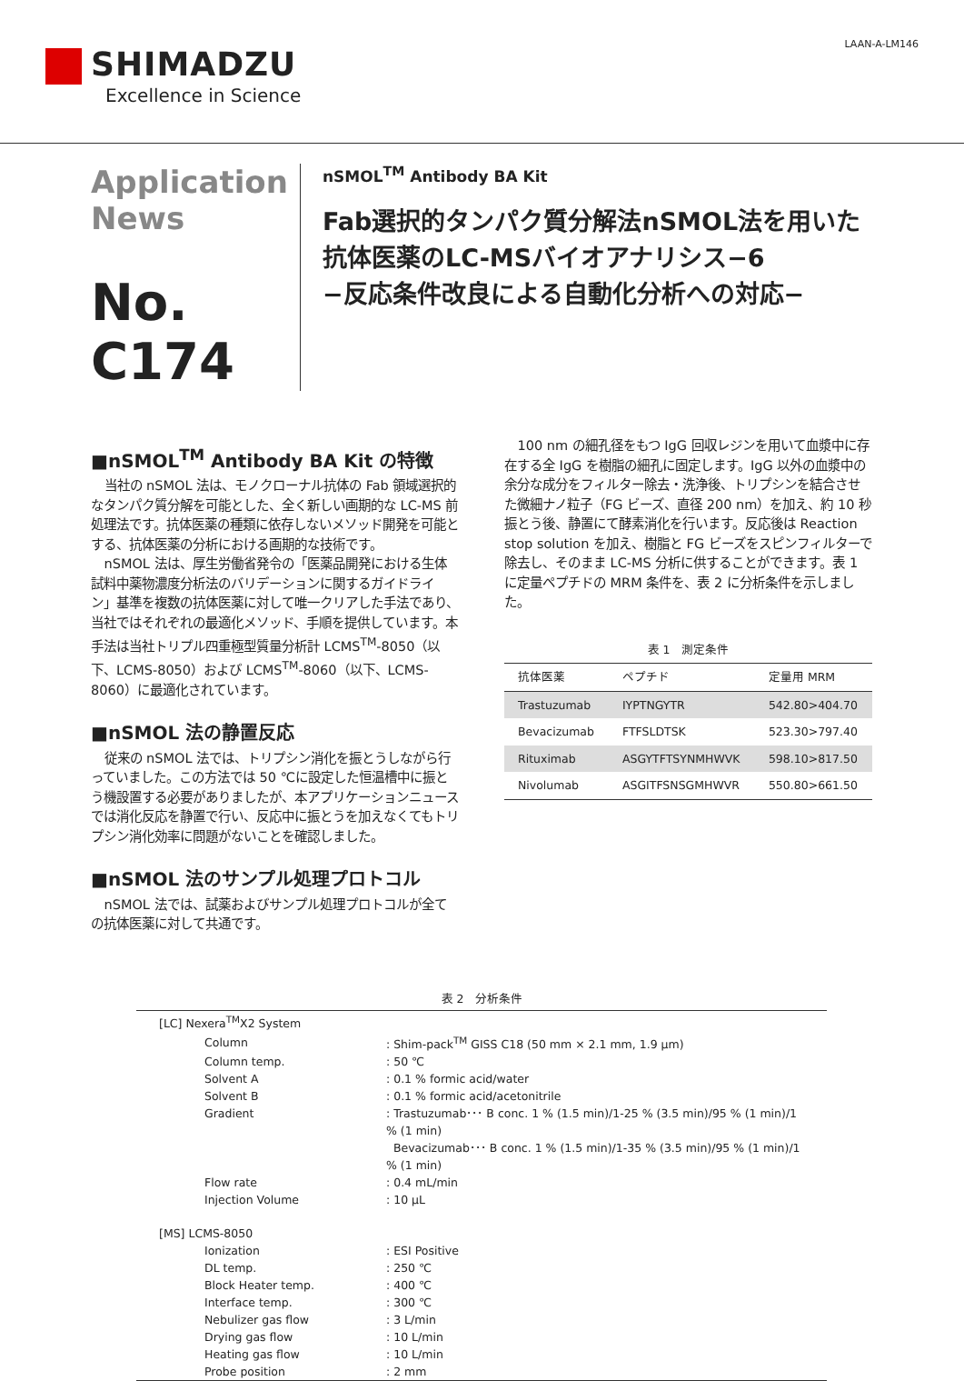SHIMADZU
Excellence in Science
LAAN-A-LM146
Application
News
No. C174
nSMOL<sup>TM</sup> Antibody BA Kit
Fab選択的タンパク質分解法nSMOL法を用いた
抗体医薬のLC-MSバイオアナリシス−6
−反応条件改良による自動化分析への対応−
■nSMOL<sup>TM</sup> Antibody BA Kit の特徴
当社の nSMOL 法は、モノクローナル抗体の Fab 領域選択的なタンパク質分解を可能とした、全く新しい画期的な LC-MS 前処理法です。抗体医薬の種類に依存しないメソッド開発を可能とする、抗体医薬の分析における画期的な技術です。
nSMOL 法は、厚生労働省発令の「医薬品開発における生体試料中薬物濃度分析法のバリデーションに関するガイドライン」基準を複数の抗体医薬に対して唯一クリアした手法であり、当社ではそれぞれの最適化メソッド、手順を提供しています。本手法は当社トリプル四重極型質量分析計 LCMS<sup>TM</sup>-8050（以下、LCMS-8050）および LCMS<sup>TM</sup>-8060（以下、LCMS-8060）に最適化されています。
■nSMOL 法の静置反応
従来の nSMOL 法では、トリプシン消化を振とうしながら行っていました。この方法では 50 ℃に設定した恒温槽中に振とう機設置する必要がありましたが、本アプリケーションニュースでは消化反応を静置で行い、反応中に振とうを加えなくてもトリプシン消化効率に問題がないことを確認しました。
■nSMOL 法のサンプル処理プロトコル
nSMOL 法では、試薬およびサンプル処理プロトコルが全ての抗体医薬に対して共通です。
100 nm の細孔径をもつ IgG 回収レジンを用いて血漿中に存在する全 IgG を樹脂の細孔に固定します。IgG 以外の血漿中の余分な成分をフィルター除去・洗浄後、トリプシンを結合させた微細ナノ粒子（FG ビーズ、直径 200 nm）を加え、約 10 秒振とう後、静置にて酵素消化を行います。反応後は Reaction stop solution を加え、樹脂と FG ビーズをスピンフィルターで除去し、そのまま LC-MS 分析に供することができます。表 1 に定量ペプチドの MRM 条件を、表 2 に分析条件を示しました。
表 1　測定条件
| 抗体医薬 | ペプチド | 定量用 MRM |
| --- | --- | --- |
| Trastuzumab | IYPTNGYTR | 542.80>404.70 |
| Bevacizumab | FTFSLDTSK | 523.30>797.40 |
| Rituximab | ASGYTFTSYNMHWVK | 598.10>817.50 |
| Nivolumab | ASGITFSNSGMHWVR | 550.80>661.50 |
表 2　分析条件
| [LC] Nexera<sup>TM</sup>X2 System | |
| Column | : Shim-pack<sup>TM</sup> GISS C18 (50 mm × 2.1 mm, 1.9 μm) |
| Column temp. | : 50 ℃ |
| Solvent A | : 0.1 % formic acid/water |
| Solvent B | : 0.1 % formic acid/acetonitrile |
| Gradient | : Trastuzumab･･･ B conc. 1 % (1.5 min)/1-25 % (3.5 min)/95 % (1 min)/1 % (1 min) Bevacizumab･･･ B conc. 1 % (1.5 min)/1-35 % (3.5 min)/95 % (1 min)/1 % (1 min) |
| Flow rate | : 0.4 mL/min |
| Injection Volume | : 10 μL |
| [MS] LCMS-8050 | |
| Ionization | : ESI Positive |
| DL temp. | : 250 ℃ |
| Block Heater temp. | : 400 ℃ |
| Interface temp. | : 300 ℃ |
| Nebulizer gas flow | : 3 L/min |
| Drying gas flow | : 10 L/min |
| Heating gas flow | : 10 L/min |
| Probe position | : 2 mm |